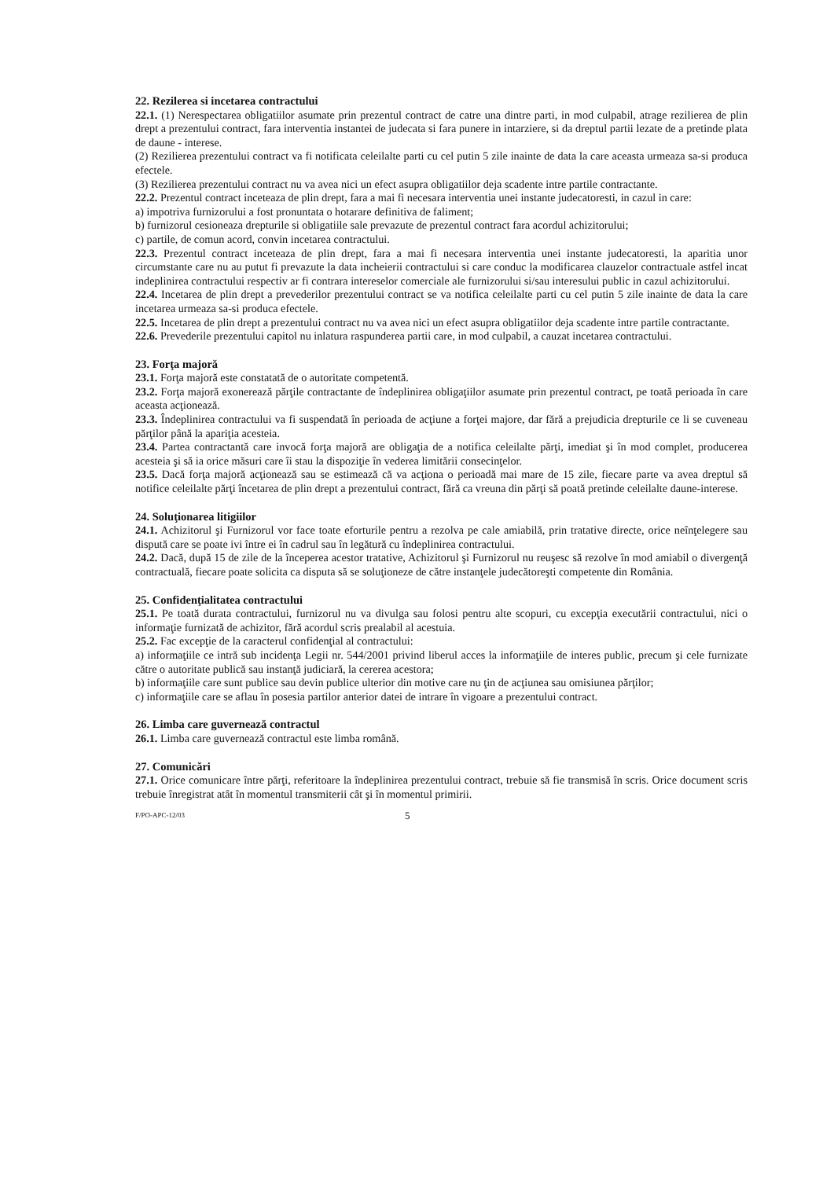22. Rezilerea si incetarea contractului
22.1. (1) Nerespectarea obligatiilor asumate prin prezentul contract de catre una dintre parti, in mod culpabil, atrage rezilierea de plin drept a prezentului contract, fara interventia instantei de judecata si fara punere in intarziere, si da dreptul partii lezate de a pretinde plata de daune - interese.
(2) Rezilierea prezentului contract va fi notificata celeilalte parti cu cel putin 5 zile inainte de data la care aceasta urmeaza sa-si produca efectele.
(3) Rezilierea prezentului contract nu va avea nici un efect asupra obligatiilor deja scadente intre partile contractante.
22.2. Prezentul contract inceteaza de plin drept, fara a mai fi necesara interventia unei instante judecatoresti, in cazul in care:
a) impotriva furnizorului a fost pronuntata o hotarare definitiva de faliment;
b) furnizorul cesioneaza drepturile si obligatiile sale prevazute de prezentul contract fara acordul achizitorului;
c) partile, de comun acord, convin incetarea contractului.
22.3. Prezentul contract inceteaza de plin drept, fara a mai fi necesara interventia unei instante judecatoresti, la aparitia unor circumstante care nu au putut fi prevazute la data incheierii contractului si care conduc la modificarea clauzelor contractuale astfel incat indeplinirea contractului respectiv ar fi contrara intereselor comerciale ale furnizorului si/sau interesului public in cazul achizitorului.
22.4. Incetarea de plin drept a prevederilor prezentului contract se va notifica celeilalte parti cu cel putin 5 zile inainte de data la care incetarea urmeaza sa-si produca efectele.
22.5. Incetarea de plin drept a prezentului contract nu va avea nici un efect asupra obligatiilor deja scadente intre partile contractante.
22.6. Prevederile prezentului capitol nu inlatura raspunderea partii care, in mod culpabil, a cauzat incetarea contractului.
23. Forţa majoră
23.1. Forţa majoră este constatată de o autoritate competentă.
23.2. Forţa majoră exonerează părţile contractante de îndeplinirea obligaţiilor asumate prin prezentul contract, pe toată perioada în care aceasta acţionează.
23.3. Îndeplinirea contractului va fi suspendată în perioada de acţiune a forţei majore, dar fără a prejudicia drepturile ce li se cuveneau părţilor până la apariţia acesteia.
23.4. Partea contractantă care invocă forţa majoră are obligaţia de a notifica celeilalte părţi, imediat şi în mod complet, producerea acesteia şi să ia orice măsuri care îi stau la dispoziţie în vederea limitării consecinţelor.
23.5. Dacă forţa majoră acţionează sau se estimează că va acţiona o perioadă mai mare de 15 zile, fiecare parte va avea dreptul să notifice celeilalte părţi încetarea de plin drept a prezentului contract, fără ca vreuna din părţi să poată pretinde celeilalte daune-interese.
24. Soluţionarea litigiilor
24.1. Achizitorul şi Furnizorul vor face toate eforturile pentru a rezolva pe cale amiabilă, prin tratative directe, orice neînţelegere sau dispută care se poate ivi între ei în cadrul sau în legătură cu îndeplinirea contractului.
24.2. Dacă, după 15 de zile de la începerea acestor tratative, Achizitorul şi Furnizorul nu reuşesc să rezolve în mod amiabil o divergenţă contractuală, fiecare poate solicita ca disputa să se soluţioneze de către instanţele judecătoreşti competente din România.
25. Confidenţialitatea contractului
25.1. Pe toată durata contractului, furnizorul nu va divulga sau folosi pentru alte scopuri, cu excepţia executării contractului, nici o informaţie furnizată de achizitor, fără acordul scris prealabil al acestuia.
25.2. Fac excepţie de la caracterul confidenţial al contractului:
a) informaţiile ce intră sub incidenţa Legii nr. 544/2001 privind liberul acces la informaţiile de interes public, precum şi cele furnizate către o autoritate publică sau instanţă judiciară, la cererea acestora;
b) informaţiile care sunt publice sau devin publice ulterior din motive care nu ţin de acţiunea sau omisiunea părţilor;
c) informaţiile care se aflau în posesia partilor anterior datei de intrare în vigoare a prezentului contract.
26. Limba care guvernează contractul
26.1. Limba care guvernează contractul este limba română.
27. Comunicări
27.1. Orice comunicare între părţi, referitoare la îndeplinirea prezentului contract, trebuie să fie transmisă în scris. Orice document scris trebuie înregistrat atât în momentul transmiterii cât şi în momentul primirii.
F/PO-APC-12/03 5